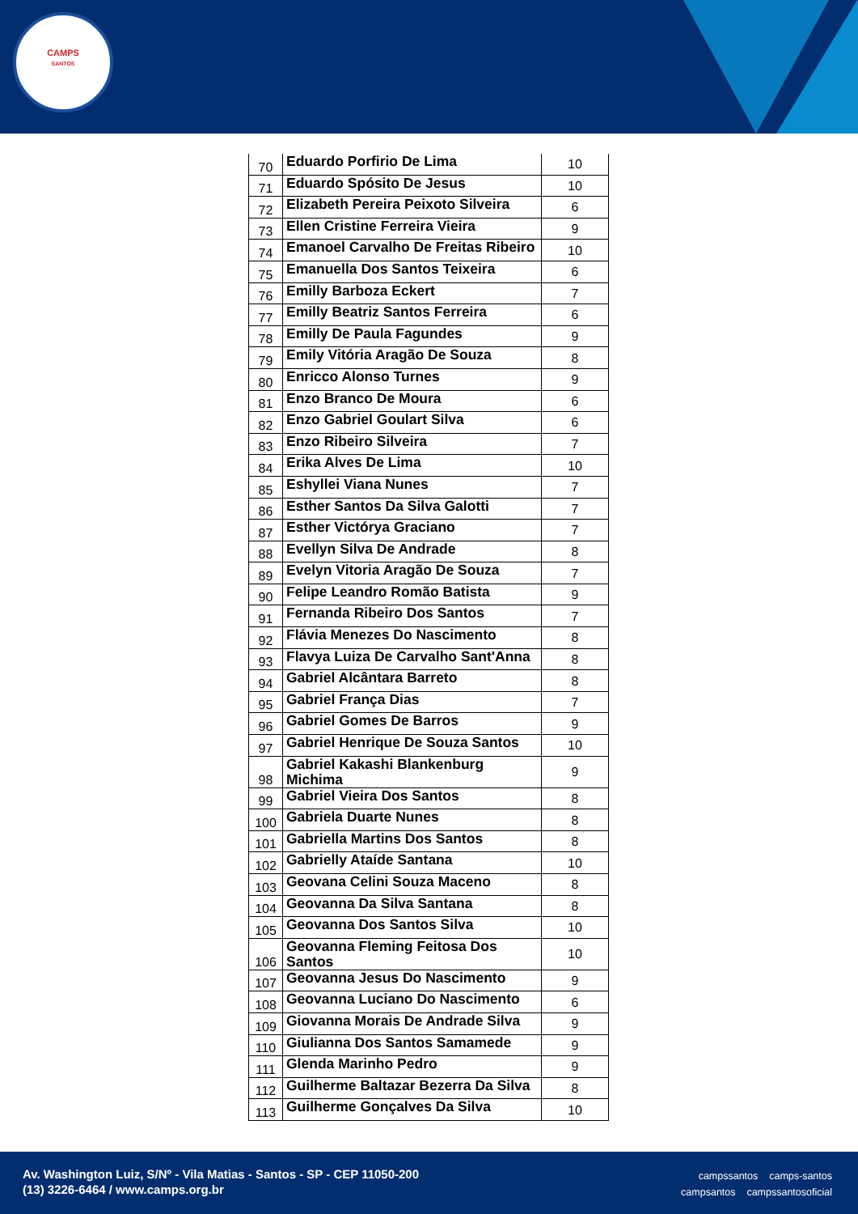CAMPS
SANTOS
| 70 | Eduardo Porfirio De Lima | 10 |
| 71 | Eduardo Spósito De Jesus | 10 |
| 72 | Elizabeth Pereira Peixoto Silveira | 6 |
| 73 | Ellen Cristine Ferreira Vieira | 9 |
| 74 | Emanoel Carvalho De Freitas Ribeiro | 10 |
| 75 | Emanuella Dos Santos Teixeira | 6 |
| 76 | Emilly Barboza Eckert | 7 |
| 77 | Emilly Beatriz Santos Ferreira | 6 |
| 78 | Emilly De Paula Fagundes | 9 |
| 79 | Emily Vitória Aragão De Souza | 8 |
| 80 | Enricco Alonso Turnes | 9 |
| 81 | Enzo Branco De Moura | 6 |
| 82 | Enzo Gabriel Goulart Silva | 6 |
| 83 | Enzo Ribeiro Silveira | 7 |
| 84 | Erika Alves De Lima | 10 |
| 85 | Eshyllei Viana Nunes | 7 |
| 86 | Esther Santos Da Silva Galotti | 7 |
| 87 | Esther Victórya Graciano | 7 |
| 88 | Evellyn Silva De Andrade | 8 |
| 89 | Evelyn Vitoria Aragão De Souza | 7 |
| 90 | Felipe Leandro Romão Batista | 9 |
| 91 | Fernanda Ribeiro Dos Santos | 7 |
| 92 | Flávia Menezes Do Nascimento | 8 |
| 93 | Flavya Luiza De Carvalho Sant'Anna | 8 |
| 94 | Gabriel Alcântara Barreto | 8 |
| 95 | Gabriel França Dias | 7 |
| 96 | Gabriel Gomes De Barros | 9 |
| 97 | Gabriel Henrique De Souza Santos | 10 |
| 98 | Gabriel Kakashi Blankenburg Michima | 9 |
| 99 | Gabriel Vieira Dos Santos | 8 |
| 100 | Gabriela Duarte Nunes | 8 |
| 101 | Gabriella Martins Dos Santos | 8 |
| 102 | Gabrielly Ataíde Santana | 10 |
| 103 | Geovana Celini Souza Maceno | 8 |
| 104 | Geovanna Da Silva Santana | 8 |
| 105 | Geovanna Dos Santos Silva | 10 |
| 106 | Geovanna Fleming Feitosa Dos Santos | 10 |
| 107 | Geovanna Jesus Do Nascimento | 9 |
| 108 | Geovanna Luciano Do Nascimento | 6 |
| 109 | Giovanna Morais De Andrade Silva | 9 |
| 110 | Giulianna Dos Santos Samamede | 9 |
| 111 | Glenda Marinho Pedro | 9 |
| 112 | Guilherme Baltazar Bezerra Da Silva | 8 |
| 113 | Guilherme Gonçalves Da Silva | 10 |
Av. Washington Luiz, S/Nº - Vila Matias - Santos - SP - CEP 11050-200
(13) 3226-6464 / www.camps.org.br
campssantos camps-santos
campsantos campssantosoficial